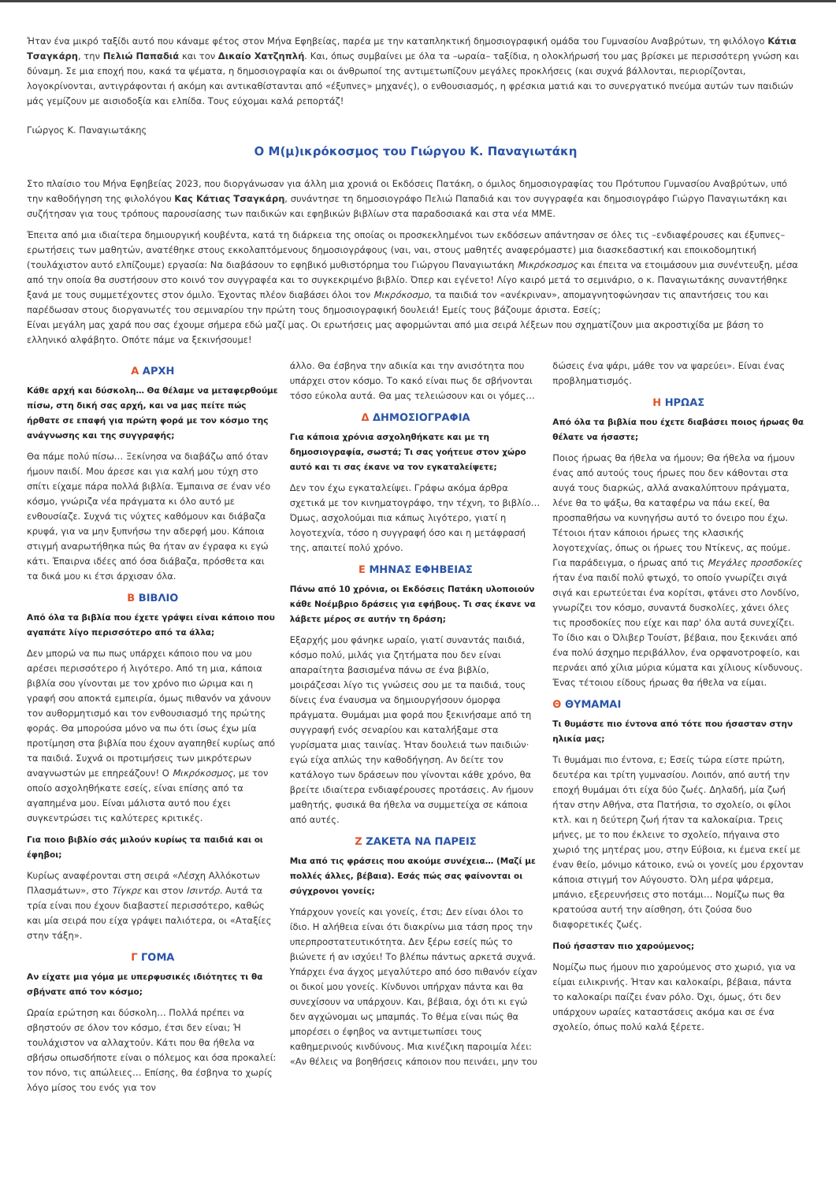Ήταν ένα μικρό ταξίδι αυτό που κάναμε φέτος στον Μήνα Εφηβείας, παρέα με την καταπληκτική δημοσιογραφική ομάδα του Γυμνασίου Αναβρύτων, τη φιλόλογο Κάτια Τσαγκάρη, την Πελιώ Παπαδιά και τον Δικαίο Χατζηπλή. Και, όπως συμβαίνει με όλα τα –ωραία– ταξίδια, η ολοκλήρωσή του μας βρίσκει με περισσότερη γνώση και δύναμη. Σε μια εποχή που, κακά τα ψέματα, η δημοσιογραφία και οι άνθρωποί της αντιμετωπίζουν μεγάλες προκλήσεις (και συχνά βάλλονται, περιορίζονται, λογοκρίνονται, αντιγράφονται ή ακόμη και αντικαθίστανται από «έξυπνες» μηχανές), ο ενθουσιασμός, η φρέσκια ματιά και το συνεργατικό πνεύμα αυτών των παιδιών μάς γεμίζουν με αισιοδοξία και ελπίδα. Τους εύχομαι καλά ρεπορτάζ!
Γιώργος Κ. Παναγιωτάκης
Ο Μ(μ)ικρόκοσμος του Γιώργου Κ. Παναγιωτάκη
Στο πλαίσιο του Μήνα Εφηβείας 2023, που διοργάνωσαν για άλλη μια χρονιά οι Εκδόσεις Πατάκη, ο όμιλος δημοσιογραφίας του Πρότυπου Γυμνασίου Αναβρύτων, υπό την καθοδήγηση της φιλολόγου Κας Κάτιας Τσαγκάρη, συνάντησε τη δημοσιογράφο Πελιώ Παπαδιά και τον συγγραφέα και δημοσιογράφο Γιώργο Παναγιωτάκη και συζήτησαν για τους τρόπους παρουσίασης των παιδικών και εφηβικών βιβλίων στα παραδοσιακά και στα νέα ΜΜΕ.
Έπειτα από μια ιδιαίτερα δημιουργική κουβέντα, κατά τη διάρκεια της οποίας οι προσκεκλημένοι των εκδόσεων απάντησαν σε όλες τις –ενδιαφέρουσες και έξυπνες– ερωτήσεις των μαθητών, ανατέθηκε στους εκκολαπτόμενους δημοσιογράφους (ναι, ναι, στους μαθητές αναφερόμαστε) μια διασκεδαστική και εποικοδομητική (τουλάχιστον αυτό ελπίζουμε) εργασία: Να διαβάσουν το εφηβικό μυθιστόρημα του Γιώργου Παναγιωτάκη Μικρόκοσμος και έπειτα να ετοιμάσουν μια συνέντευξη, μέσα από την οποία θα συστήσουν στο κοινό τον συγγραφέα και το συγκεκριμένο βιβλίο. Όπερ και εγένετο! Λίγο καιρό μετά το σεμινάριο, ο κ. Παναγιωτάκης συναντήθηκε ξανά με τους συμμετέχοντες στον όμιλο. Έχοντας πλέον διαβάσει όλοι τον Μικρόκοσμο, τα παιδιά τον «ανέκριναν», απομαγνητοφώνησαν τις απαντήσεις του και παρέδωσαν στους διοργανωτές του σεμιναρίου την πρώτη τους δημοσιογραφική δουλειά! Εμείς τους βάζουμε άριστα. Εσείς;
Είναι μεγάλη μας χαρά που σας έχουμε σήμερα εδώ μαζί μας. Οι ερωτήσεις μας αφορμώνται από μια σειρά λέξεων που σχηματίζουν μια ακροστιχίδα με βάση το ελληνικό αλφάβητο. Οπότε πάμε να ξεκινήσουμε!
Α ΑΡΧΗ
Κάθε αρχή και δύσκολη… Θα θέλαμε να μεταφερθούμε πίσω, στη δική σας αρχή, και να μας πείτε πώς ήρθατε σε επαφή για πρώτη φορά με τον κόσμο της ανάγνωσης και της συγγραφής;
Θα πάμε πολύ πίσω… Ξεκίνησα να διαβάζω από όταν ήμουν παιδί. Μου άρεσε και για καλή μου τύχη στο σπίτι είχαμε πάρα πολλά βιβλία. Έμπαινα σε έναν νέο κόσμο, γνώριζα νέα πράγματα κι όλο αυτό με ενθουσίαζε. Συχνά τις νύχτες καθόμουν και διάβαζα κρυφά, για να μην ξυπνήσω την αδερφή μου. Κάποια στιγμή αναρωτήθηκα πώς θα ήταν αν έγραφα κι εγώ κάτι. Έπαιρνα ιδέες από όσα διάβαζα, πρόσθετα και τα δικά μου κι έτσι άρχισαν όλα.
Β ΒΙΒΛΙΟ
Από όλα τα βιβλία που έχετε γράψει είναι κάποιο που αγαπάτε λίγο περισσότερο από τα άλλα;
Δεν μπορώ να πω πως υπάρχει κάποιο που να μου αρέσει περισσότερο ή λιγότερο. Από τη μια, κάποια βιβλία σου γίνονται με τον χρόνο πιο ώριμα και η γραφή σου αποκτά εμπειρία, όμως πιθανόν να χάνουν τον αυθορμητισμό και τον ενθουσιασμό της πρώτης φοράς. Θα μπορούσα μόνο να πω ότι ίσως έχω μία προτίμηση στα βιβλία που έχουν αγαπηθεί κυρίως από τα παιδιά. Συχνά οι προτιμήσεις των μικρότερων αναγνωστών με επηρεάζουν! Ο Μικρόκοσμος, με τον οποίο ασχοληθήκατε εσείς, είναι επίσης από τα αγαπημένα μου. Είναι μάλιστα αυτό που έχει συγκεντρώσει τις καλύτερες κριτικές.
Για ποιο βιβλίο σάς μιλούν κυρίως τα παιδιά και οι έφηβοι;
Κυρίως αναφέρονται στη σειρά «Λέσχη Αλλόκοτων Πλασμάτων», στο Τίγκρε και στον Ισιντόρ. Αυτά τα τρία είναι που έχουν διαβαστεί περισσότερο, καθώς και μία σειρά που είχα γράψει παλιότερα, οι «Αταξίες στην τάξη».
Γ ΓΟΜΑ
Αν είχατε μια γόμα με υπερφυσικές ιδιότητες τι θα σβήνατε από τον κόσμο;
Ωραία ερώτηση και δύσκολη… Πολλά πρέπει να σβηστούν σε όλον τον κόσμο, έτσι δεν είναι; Ή τουλάχιστον να αλλαχτούν. Κάτι που θα ήθελα να σβήσω οπωσδήποτε είναι ο πόλεμος και όσα προκαλεί: τον πόνο, τις απώλειες… Επίσης, θα έσβηνα το χωρίς λόγο μίσος του ενός για τον
άλλο. Θα έσβηνα την αδικία και την ανισότητα που υπάρχει στον κόσμο. Το κακό είναι πως δε σβήνονται τόσο εύκολα αυτά. Θα μας τελειώσουν και οι γόμες…
Δ ΔΗΜΟΣΙΟΓΡΑΦΙΑ
Για κάποια χρόνια ασχοληθήκατε και με τη δημοσιογραφία, σωστά; Τι σας γοήτευε στον χώρο αυτό και τι σας έκανε να τον εγκαταλείψετε;
Δεν τον έχω εγκαταλείψει. Γράφω ακόμα άρθρα σχετικά με τον κινηματογράφο, την τέχνη, το βιβλίο… Όμως, ασχολούμαι πια κάπως λιγότερο, γιατί η λογοτεχνία, τόσο η συγγραφή όσο και η μετάφρασή της, απαιτεί πολύ χρόνο.
Ε ΜΗΝΑΣ ΕΦΗΒΕΙΑΣ
Πάνω από 10 χρόνια, οι Εκδόσεις Πατάκη υλοποιούν κάθε Νοέμβριο δράσεις για εφήβους. Τι σας έκανε να λάβετε μέρος σε αυτήν τη δράση;
Εξαρχής μου φάνηκε ωραίο, γιατί συναντάς παιδιά, κόσμο πολύ, μιλάς για ζητήματα που δεν είναι απαραίτητα βασισμένα πάνω σε ένα βιβλίο, μοιράζεσαι λίγο τις γνώσεις σου με τα παιδιά, τους δίνεις ένα έναυσμα να δημιουργήσουν όμορφα πράγματα. Θυμάμαι μια φορά που ξεκινήσαμε από τη συγγραφή ενός σεναρίου και καταλήξαμε στα γυρίσματα μιας ταινίας. Ήταν δουλειά των παιδιών· εγώ είχα απλώς την καθοδήγηση. Αν δείτε τον κατάλογο των δράσεων που γίνονται κάθε χρόνο, θα βρείτε ιδιαίτερα ενδιαφέρουσες προτάσεις. Αν ήμουν μαθητής, φυσικά θα ήθελα να συμμετείχα σε κάποια από αυτές.
Ζ ΖΑΚΕΤΑ ΝΑ ΠΑΡΕΙΣ
Μια από τις φράσεις που ακούμε συνέχεια… (Μαζί με πολλές άλλες, βέβαια). Εσάς πώς σας φαίνονται οι σύγχρονοι γονείς;
Υπάρχουν γονείς και γονείς, έτσι; Δεν είναι όλοι το ίδιο. Η αλήθεια είναι ότι διακρίνω μια τάση προς την υπερπροστατευτικότητα. Δεν ξέρω εσείς πώς το βιώνετε ή αν ισχύει! Το βλέπω πάντως αρκετά συχνά. Υπάρχει ένα άγχος μεγαλύτερο από όσο πιθανόν είχαν οι δικοί μου γονείς. Κίνδυνοι υπήρχαν πάντα και θα συνεχίσουν να υπάρχουν. Και, βέβαια, όχι ότι κι εγώ δεν αγχώνομαι ως μπαμπάς. Το θέμα είναι πώς θα μπορέσει ο έφηβος να αντιμετωπίσει τους καθημερινούς κινδύνους. Μια κινέζικη παροιμία λέει: «Αν θέλεις να βοηθήσεις κάποιον που πεινάει, μην του
δώσεις ένα ψάρι, μάθε τον να ψαρεύει». Είναι ένας προβληματισμός.
Η ΗΡΩΑΣ
Από όλα τα βιβλία που έχετε διαβάσει ποιος ήρωας θα θέλατε να ήσαστε;
Ποιος ήρωας θα ήθελα να ήμουν; Θα ήθελα να ήμουν ένας από αυτούς τους ήρωες που δεν κάθονται στα αυγά τους διαρκώς, αλλά ανακαλύπτουν πράγματα, λένε θα το ψάξω, θα καταφέρω να πάω εκεί, θα προσπαθήσω να κυνηγήσω αυτό το όνειρο που έχω. Τέτοιοι ήταν κάποιοι ήρωες της κλασικής λογοτεχνίας, όπως οι ήρωες του Ντίκενς, ας πούμε. Για παράδειγμα, ο ήρωας από τις Μεγάλες προσδοκίες ήταν ένα παιδί πολύ φτωχό, το οποίο γνωρίζει σιγά σιγά και ερωτεύεται ένα κορίτσι, φτάνει στο Λονδίνο, γνωρίζει τον κόσμο, συναντά δυσκολίες, χάνει όλες τις προσδοκίες που είχε και παρ' όλα αυτά συνεχίζει. Το ίδιο και ο Όλιβερ Τουίστ, βέβαια, που ξεκινάει από ένα πολύ άσχημο περιβάλλον, ένα ορφανοτροφείο, και περνάει από χίλια μύρια κύματα και χίλιους κίνδυνους. Ένας τέτοιου είδους ήρωας θα ήθελα να είμαι.
Θ ΘΥΜΑΜΑΙ
Τι θυμάστε πιο έντονα από τότε που ήσασταν στην ηλικία μας;
Τι θυμάμαι πιο έντονα, ε; Εσείς τώρα είστε πρώτη, δευτέρα και τρίτη γυμνασίου. Λοιπόν, από αυτή την εποχή θυμάμαι ότι είχα δύο ζωές. Δηλαδή, μία ζωή ήταν στην Αθήνα, στα Πατήσια, το σχολείο, οι φίλοι κτλ. και η δεύτερη ζωή ήταν τα καλοκαίρια. Τρεις μήνες, με το που έκλεινε το σχολείο, πήγαινα στο χωριό της μητέρας μου, στην Εύβοια, κι έμενα εκεί με έναν θείο, μόνιμο κάτοικο, ενώ οι γονείς μου έρχονταν κάποια στιγμή τον Αύγουστο. Όλη μέρα ψάρεμα, μπάνιο, εξερευνήσεις στο ποτάμι… Νομίζω πως θα κρατούσα αυτή την αίσθηση, ότι ζούσα δυο διαφορετικές ζωές.
Πού ήσασταν πιο χαρούμενος;
Νομίζω πως ήμουν πιο χαρούμενος στο χωριό, για να είμαι ειλικρινής. Ήταν και καλοκαίρι, βέβαια, πάντα το καλοκαίρι παίζει έναν ρόλο. Όχι, όμως, ότι δεν υπάρχουν ωραίες καταστάσεις ακόμα και σε ένα σχολείο, όπως πολύ καλά ξέρετε.